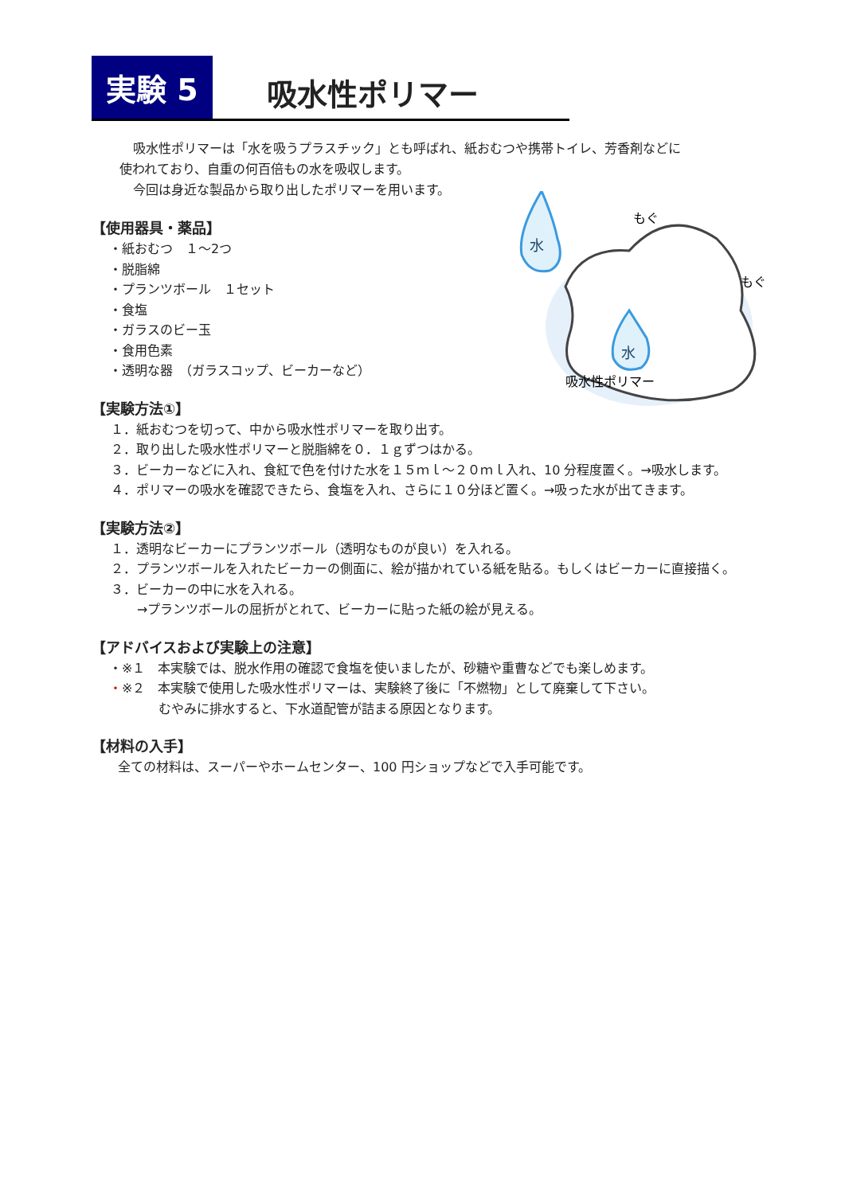実験 5
吸水性ポリマー
吸水性ポリマーは「水を吸うプラスチック」とも呼ばれ、紙おむつや携帯トイレ、芳香剤などに
使われており、自重の何百倍もの水を吸収します。
今回は身近な製品から取り出したポリマーを用います。
【使用器具・薬品】
・紙おむつ　１～2つ
・脱脂綿
・プランツボール　１セット
・食塩
・ガラスのビー玉
・食用色素
・透明な器　（ガラスコップ、ビーカーなど）
【実験方法①】
１．紙おむつを切って、中から吸水性ポリマーを取り出す。
２．取り出した吸水性ポリマーと脱脂綿を０．１ｇずつはかる。
３．ビーカーなどに入れ、食紅で色を付けた水を１５ｍｌ～２０ｍｌ入れ、10 分程度置く。→吸水します。
４．ポリマーの吸水を確認できたら、食塩を入れ、さらに１０分ほど置く。→吸った水が出てきます。
【実験方法②】
１．透明なビーカーにプランツボール（透明なものが良い）を入れる。
２．プランツボールを入れたビーカーの側面に、絵が描かれている紙を貼る。もしくはビーカーに直接描く。
３．ビーカーの中に水を入れる。
→プランツボールの屈折がとれて、ビーカーに貼った紙の絵が見える。
【アドバイスおよび実験上の注意】
・※１　本実験では、脱水作用の確認で食塩を使いましたが、砂糖や重曹などでも楽しめます。
・※２　本実験で使用した吸水性ポリマーは、実験終了後に「不燃物」として廃棄して下さい。
むやみに排水すると、下水道配管が詰まる原因となります。
【材料の入手】
全ての材料は、スーパーやホームセンター、100 円ショップなどで入手可能です。
水
水
もぐ
もぐ
吸水性ポリマー